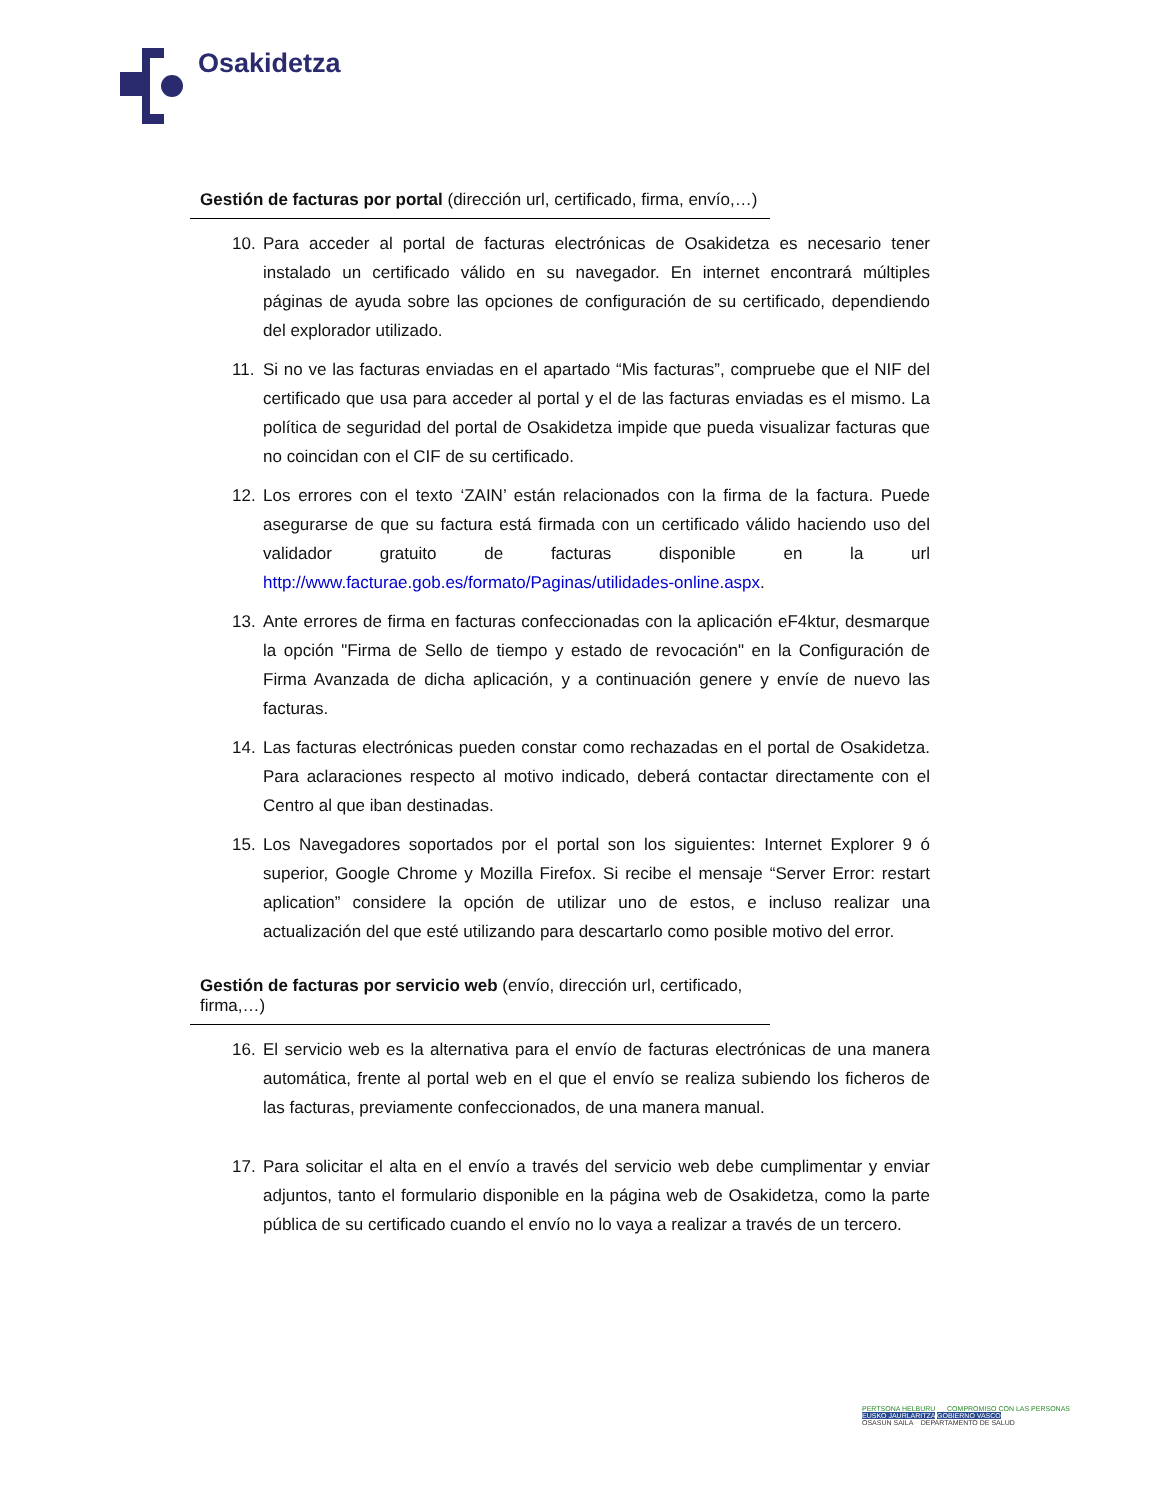Osakidetza
Gestión de facturas por portal (dirección url, certificado, firma, envío,…)
10. Para acceder al portal de facturas electrónicas de Osakidetza es necesario tener instalado un certificado válido en su navegador. En internet encontrará múltiples páginas de ayuda sobre las opciones de configuración de su certificado, dependiendo del explorador utilizado.
11. Si no ve las facturas enviadas en el apartado “Mis facturas”, compruebe que el NIF del certificado que usa para acceder al portal y el de las facturas enviadas es el mismo. La política de seguridad del portal de Osakidetza impide que pueda visualizar facturas que no coincidan con el CIF de su certificado.
12. Los errores con el texto ‘ZAIN’ están relacionados con la firma de la factura. Puede asegurarse de que su factura está firmada con un certificado válido haciendo uso del validador gratuito de facturas disponible en la url http://www.facturae.gob.es/formato/Paginas/utilidades-online.aspx.
13. Ante errores de firma en facturas confeccionadas con la aplicación eF4ktur, desmarque la opción "Firma de Sello de tiempo y estado de revocación" en la Configuración de Firma Avanzada de dicha aplicación, y a continuación genere y envíe de nuevo las facturas.
14. Las facturas electrónicas pueden constar como rechazadas en el portal de Osakidetza. Para aclaraciones respecto al motivo indicado, deberá contactar directamente con el Centro al que iban destinadas.
15. Los Navegadores soportados por el portal son los siguientes: Internet Explorer 9 ó superior, Google Chrome y Mozilla Firefox. Si recibe el mensaje “Server Error: restart aplication” considere la opción de utilizar uno de estos, e incluso realizar una actualización del que esté utilizando para descartarlo como posible motivo del error.
Gestión de facturas por servicio web (envío, dirección url, certificado, firma,…)
16. El servicio web es la alternativa para el envío de facturas electrónicas de una manera automática, frente al portal web en el que el envío se realiza subiendo los ficheros de las facturas, previamente confeccionados, de una manera manual.
17. Para solicitar el alta en el envío a través del servicio web debe cumplimentar y enviar adjuntos, tanto el formulario disponible en la página web de Osakidetza, como la parte pública de su certificado cuando el envío no lo vaya a realizar a través de un tercero.
PERTSONA HELBURU COMPROMISO CON LAS PERSONAS
EUSKO JAURLARITZA GOBIERNO VASCO
OSASUN SAILA DEPARTAMENTO DE SALUD